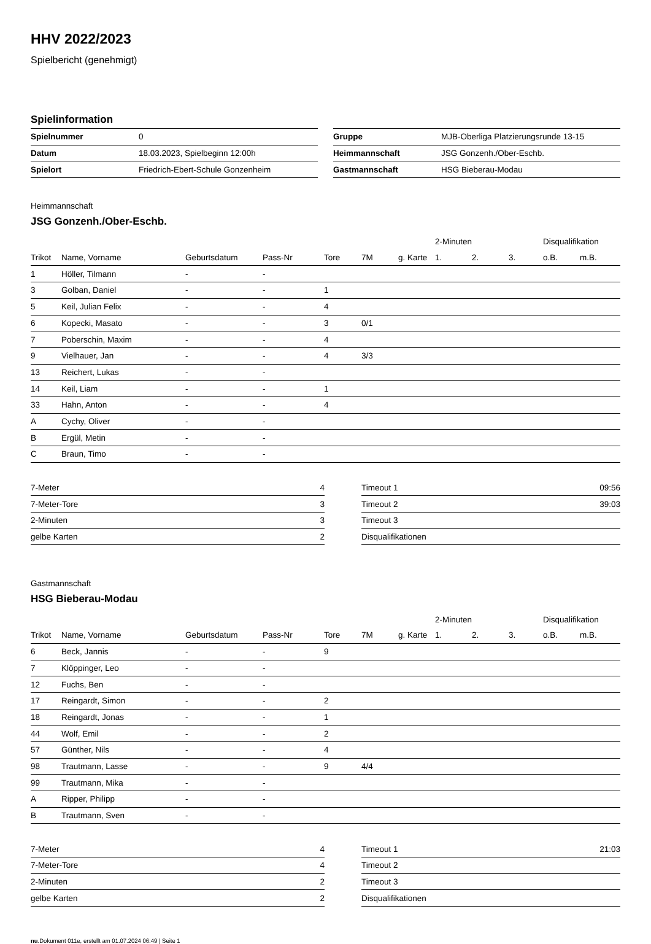HHV 2022/2023
Spielbericht (genehmigt)
Spielinformation
| Spielnummer | 0 |
| Datum | 18.03.2023, Spielbeginn 12:00h |
| Spielort | Friedrich-Ebert-Schule Gonzenheim |
| Gruppe | MJB-Oberliga Platzierungsrunde 13-15 |
| Heimmannschaft | JSG Gonzenh./Ober-Eschb. |
| Gastmannschaft | HSG Bieberau-Modau |
Heimmannschaft
JSG Gonzenh./Ober-Eschb.
| | | | | | | | 2-Minuten | | | Disqualifikation | |
| Trikot | Name, Vorname | Geburtsdatum | Pass-Nr | Tore | 7M | g. Karte | 1. | 2. | 3. | o.B. | m.B. |
| 1 | Höller, Tilmann | - | - | | | | | | | | |
| 3 | Golban, Daniel | - | - | 1 | | | | | | | |
| 5 | Keil, Julian Felix | - | - | 4 | | | | | | | |
| 6 | Kopecki, Masato | - | - | 3 | 0/1 | | | | | | |
| 7 | Poberschin, Maxim | - | - | 4 | | | | | | | |
| 9 | Vielhauer, Jan | - | - | 4 | 3/3 | | | | | | |
| 13 | Reichert, Lukas | - | - | | | | | | | | |
| 14 | Keil, Liam | - | - | 1 | | | | | | | |
| 33 | Hahn, Anton | - | - | 4 | | | | | | | |
| A | Cychy, Oliver | - | - | | | | | | | | |
| B | Ergül, Metin | - | - | | | | | | | | |
| C | Braun, Timo | - | - | | | | | | | | |
| 7-Meter | 4 |
| 7-Meter-Tore | 3 |
| 2-Minuten | 3 |
| gelbe Karten | 2 |
| Timeout 1 | 09:56 |
| Timeout 2 | 39:03 |
| Timeout 3 | |
| Disqualifikationen | |
Gastmannschaft
HSG Bieberau-Modau
| | | | | | | | 2-Minuten | | | Disqualifikation | |
| Trikot | Name, Vorname | Geburtsdatum | Pass-Nr | Tore | 7M | g. Karte | 1. | 2. | 3. | o.B. | m.B. |
| 6 | Beck, Jannis | - | - | 9 | | | | | | | |
| 7 | Klöppinger, Leo | - | - | | | | | | | | |
| 12 | Fuchs, Ben | - | - | | | | | | | | |
| 17 | Reingardt, Simon | - | - | 2 | | | | | | | |
| 18 | Reingardt, Jonas | - | - | 1 | | | | | | | |
| 44 | Wolf, Emil | - | - | 2 | | | | | | | |
| 57 | Günther, Nils | - | - | 4 | | | | | | | |
| 98 | Trautmann, Lasse | - | - | 9 | 4/4 | | | | | | |
| 99 | Trautmann, Mika | - | - | | | | | | | | |
| A | Ripper, Philipp | - | - | | | | | | | | |
| B | Trautmann, Sven | - | - | | | | | | | | |
| 7-Meter | 4 |
| 7-Meter-Tore | 4 |
| 2-Minuten | 2 |
| gelbe Karten | 2 |
| Timeout 1 | 21:03 |
| Timeout 2 | |
| Timeout 3 | |
| Disqualifikationen | |
nu.Dokument 011e, erstellt am 01.07.2024 06:49 | Seite 1